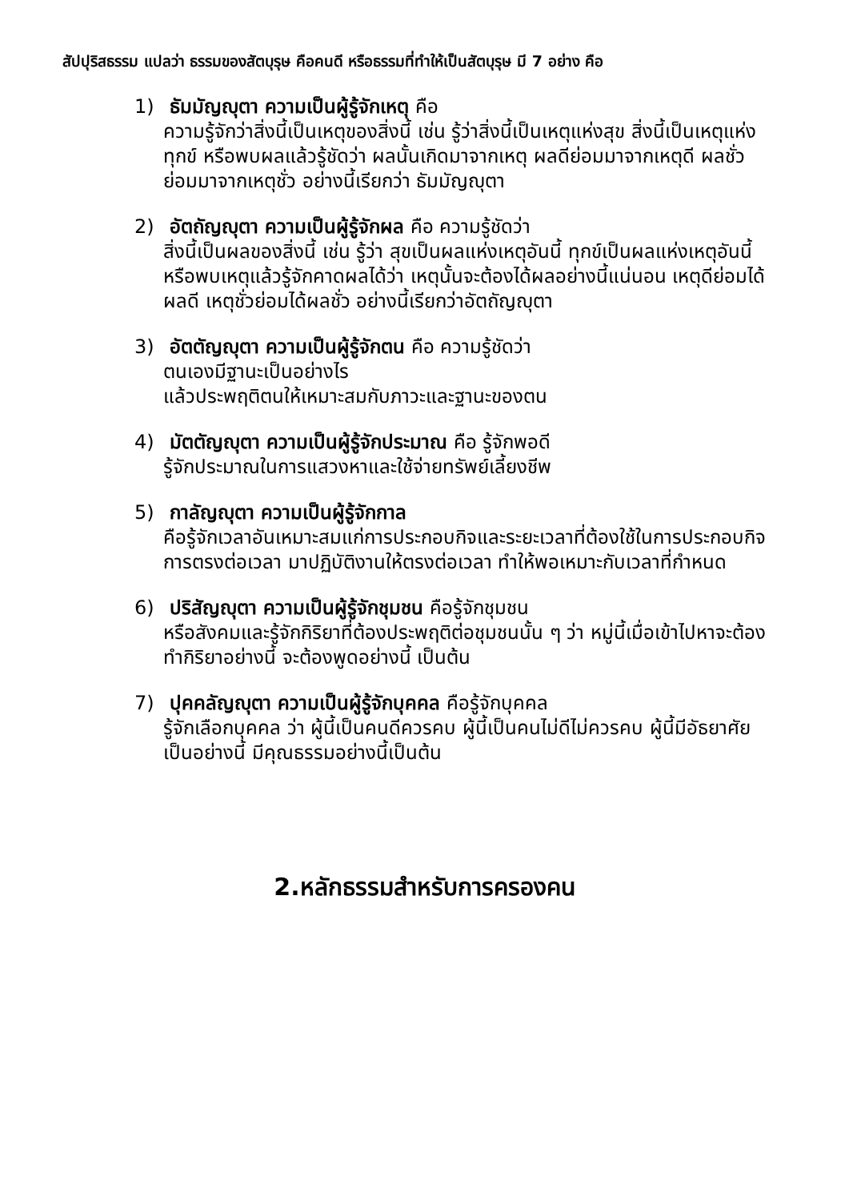สัปปุริสธรรม แปลว่า ธรรมของสัตบุรุษ คือคนดี หรือธรรมที่ทำให้เป็นสัตบุรุษ มี 7 อย่าง คือ
1) ธัมมัญญุตา ความเป็นผู้รู้จักเหตุ คือ
ความรู้จักว่าสิ่งนี้เป็นเหตุของสิ่งนี้ เช่น รู้ว่าสิ่งนี้เป็นเหตุแห่งสุข สิ่งนี้เป็นเหตุแห่งทุกข์ หรือพบผลแล้วรู้ชัดว่า ผลนั้นเกิดมาจากเหตุ ผลดีย่อมมาจากเหตุดี ผลชั่วย่อมมาจากเหตุชั่ว อย่างนี้เรียกว่า ธัมมัญญุตา
2) อัตถัญญุตา ความเป็นผู้รู้จักผล คือ ความรู้ชัดว่า
สิ่งนี้เป็นผลของสิ่งนี้ เช่น รู้ว่า สุขเป็นผลแห่งเหตุอันนี้ ทุกข์เป็นผลแห่งเหตุอันนี้ หรือพบเหตุแล้วรู้จักคาดผลได้ว่า เหตุนั้นจะต้องได้ผลอย่างนี้แน่นอน เหตุดีย่อมได้ผลดี เหตุชั่วย่อมได้ผลชั่ว อย่างนี้เรียกว่าอัตถัญญุตา
3) อัตตัญญุตา ความเป็นผู้รู้จักตน คือ ความรู้ชัดว่า
ตนเองมีฐานะเป็นอย่างไร
แล้วประพฤติตนให้เหมาะสมกับภาวะและฐานะของตน
4) มัตตัญญุตา ความเป็นผู้รู้จักประมาณ คือ รู้จักพอดี
รู้จักประมาณในการแสวงหาและใช้จ่ายทรัพย์เลี้ยงชีพ
5) กาลัญญุตา ความเป็นผู้รู้จักกาล
คือรู้จักเวลาอันเหมาะสมแก่การประกอบกิจและระยะเวลาที่ต้องใช้ในการประกอบกิจ การตรงต่อเวลา มาปฏิบัติงานให้ตรงต่อเวลา ทำให้พอเหมาะกับเวลาที่กำหนด
6) ปริสัญญุตา ความเป็นผู้รู้จักชุมชน คือรู้จักชุมชน
หรือสังคมและรู้จักกิริยาที่ต้องประพฤติต่อชุมชนนั้น ๆ ว่า หมู่นี้เมื่อเข้าไปหาจะต้องทำกิริยาอย่างนี้ จะต้องพูดอย่างนี้ เป็นต้น
7) ปุคคลัญญุตา ความเป็นผู้รู้จักบุคคล คือรู้จักบุคคล
รู้จักเลือกบุคคล ว่า ผู้นี้เป็นคนดีควรคบ ผู้นี้เป็นคนไม่ดีไม่ควรคบ ผู้นี้มีอัธยาศัยเป็นอย่างนี้ มีคุณธรรมอย่างนี้เป็นต้น
2.หลักธรรมสำหรับการครองคน